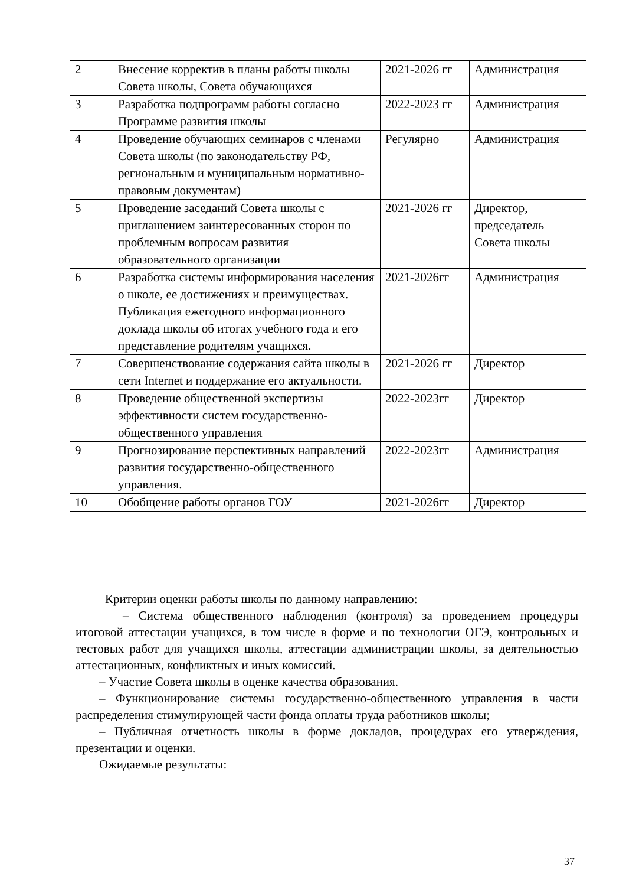| 2 | Внесение корректив в планы работы школы Совета школы, Совета обучающихся | 2021-2026 гг | Администрация |
| 3 | Разработка подпрограмм работы согласно Программе развития школы | 2022-2023 гг | Администрация |
| 4 | Проведение обучающих семинаров с членами Совета школы (по законодательству РФ, региональным и муниципальным нормативно-правовым документам) | Регулярно | Администрация |
| 5 | Проведение заседаний Совета школы с приглашением заинтересованных сторон по проблемным вопросам развития образовательного организации | 2021-2026 гг | Директор, председатель Совета школы |
| 6 | Разработка системы информирования населения о школе, ее достижениях и преимуществах. Публикация ежегодного информационного доклада школы об итогах учебного года и его представление родителям учащихся. | 2021-2026гг | Администрация |
| 7 | Совершенствование содержания сайта школы в сети Internet и поддержание его актуальности. | 2021-2026 гг | Директор |
| 8 | Проведение общественной экспертизы эффективности систем государственно-общественного управления | 2022-2023гг | Директор |
| 9 | Прогнозирование перспективных направлений развития государственно-общественного управления. | 2022-2023гг | Администрация |
| 10 | Обобщение работы органов ГОУ | 2021-2026гг | Директор |
Критерии оценки работы школы по данному направлению:
– Система общественного наблюдения (контроля) за проведением процедуры итоговой аттестации учащихся, в том числе в форме и по технологии ОГЭ, контрольных и тестовых работ для учащихся школы, аттестации администрации школы, за деятельностью аттестационных, конфликтных и иных комиссий.
– Участие Совета школы в оценке качества образования.
– Функционирование системы государственно-общественного управления в части распределения стимулирующей части фонда оплаты труда работников школы;
– Публичная отчетность школы в форме докладов, процедурах его утверждения, презентации и оценки.
Ожидаемые результаты:
37